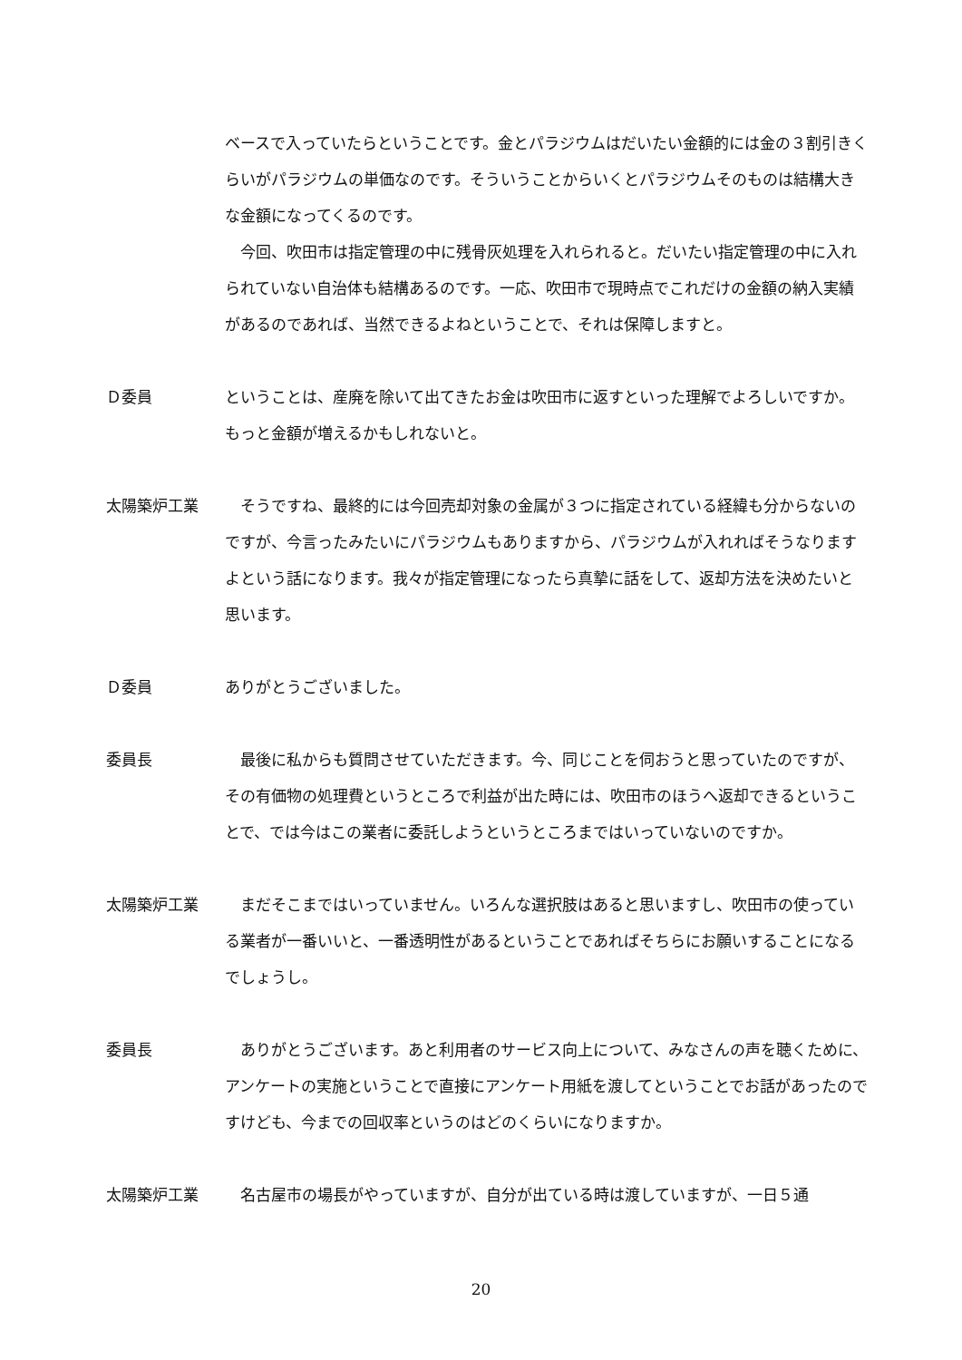ベースで入っていたらということです。金とパラジウムはだいたい金額的には金の３割引きくらいがパラジウムの単価なのです。そういうことからいくとパラジウムそのものは結構大きな金額になってくるのです。
　今回、吹田市は指定管理の中に残骨灰処理を入れられると。だいたい指定管理の中に入れられていない自治体も結構あるのです。一応、吹田市で現時点でこれだけの金額の納入実績があるのであれば、当然できるよねということで、それは保障しますと。
Ｄ委員 ということは、産廃を除いて出てきたお金は吹田市に返すといった理解でよろしいですか。もっと金額が増えるかもしれないと。
太陽築炉工業 　そうですね、最終的には今回売却対象の金属が３つに指定されている経緯も分からないのですが、今言ったみたいにパラジウムもありますから、パラジウムが入れればそうなりますよという話になります。我々が指定管理になったら真摯に話をして、返却方法を決めたいと思います。
Ｄ委員 ありがとうございました。
委員長 　最後に私からも質問させていただきます。今、同じことを伺おうと思っていたのですが、その有価物の処理費というところで利益が出た時には、吹田市のほうへ返却できるということで、では今はこの業者に委託しようというところまではいっていないのですか。
太陽築炉工業 　まだそこまではいっていません。いろんな選択肢はあると思いますし、吹田市の使っている業者が一番いいと、一番透明性があるということであればそちらにお願いすることになるでしょうし。
委員長 　ありがとうございます。あと利用者のサービス向上について、みなさんの声を聴くために、アンケートの実施ということで直接にアンケート用紙を渡してということでお話があったのですけども、今までの回収率というのはどのくらいになりますか。
太陽築炉工業 　名古屋市の場長がやっていますが、自分が出ている時は渡していますが、一日５通
20